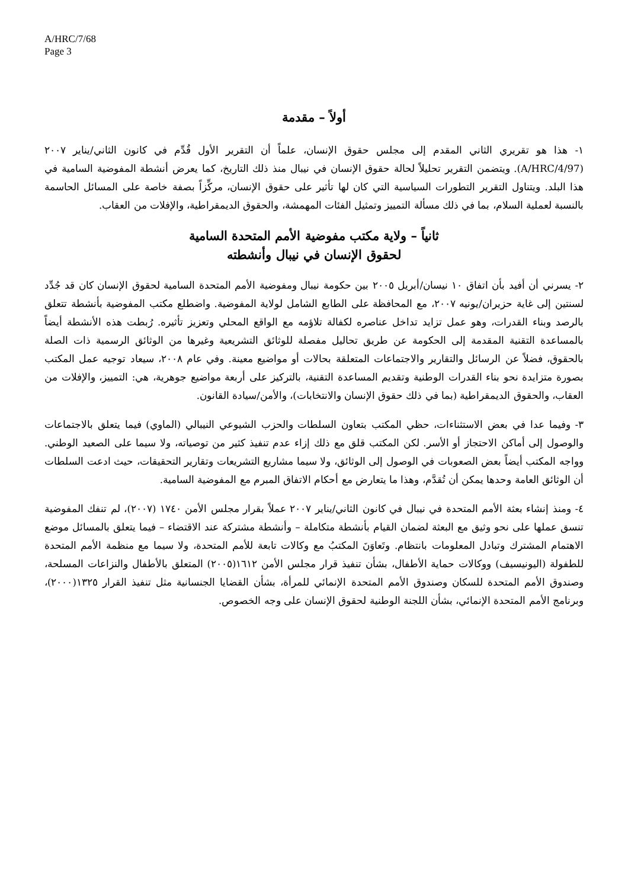A/HRC/7/68
Page 3
أولاً – مقدمة
١- هذا هو تقريري الثاني المقدم إلى مجلس حقوق الإنسان، علماً أن التقرير الأول قُدِّم في كانون الثاني/يناير ٢٠٠٧ (A/HRC/4/97). ويتضمن التقرير تحليلاً لحالة حقوق الإنسان في نيبال منذ ذلك التاريخ، كما يعرض أنشطة المفوضية السامية في هذا البلد. ويتناول التقرير التطورات السياسية التي كان لها تأثير على حقوق الإنسان، مركِّزاً بصفة خاصة على المسائل الحاسمة بالنسبة لعملية السلام، بما في ذلك مسألة التمييز وتمثيل الفئات المهمشة، والحقوق الديمقراطية، والإفلات من العقاب.
ثانياً – ولاية مكتب مفوضية الأمم المتحدة السامية
لحقوق الإنسان في نيبال وأنشطته
٢- يسرني أن أفيد بأن اتفاق ١٠ نيسان/أبريل ٢٠٠٥ بين حكومة نيبال ومفوضية الأمم المتحدة السامية لحقوق الإنسان كان قد جُدِّد لسنتين إلى غاية حزيران/يونيه ٢٠٠٧، مع المحافظة على الطابع الشامل لولاية المفوضية. واضطلع مكتب المفوضية بأنشطة تتعلق بالرصد وبناء القدرات، وهو عمل تزايد تداخل عناصره لكفالة تلاؤمه مع الواقع المحلي وتعزيز تأثيره. رُبطت هذه الأنشطة أيضاً بالمساعدة التقنية المقدمة إلى الحكومة عن طريق تحاليل مفصلة للوثائق التشريعية وغيرها من الوثائق الرسمية ذات الصلة بالحقوق، فضلاً عن الرسائل والتقارير والاجتماعات المتعلقة بحالات أو مواضيع معينة. وفي عام ٢٠٠٨، سيعاد توجيه عمل المكتب بصورة متزايدة نحو بناء القدرات الوطنية وتقديم المساعدة التقنية، بالتركيز على أربعة مواضيع جوهرية، هي: التمييز، والإفلات من العقاب، والحقوق الديمقراطية (بما في ذلك حقوق الإنسان والانتخابات)، والأمن/سيادة القانون.
٣- وفيما عدا في بعض الاستثناءات، حظي المكتب بتعاون السلطات والحزب الشيوعي النيبالي (الماوي) فيما يتعلق بالاجتماعات والوصول إلى أماكن الاحتجاز أو الأسر. لكن المكتب قلق مع ذلك إزاء عدم تنفيذ كثير من توصياته، ولا سيما على الصعيد الوطني. وواجه المكتب أيضاً بعض الصعوبات في الوصول إلى الوثائق، ولا سيما مشاريع التشريعات وتقارير التحقيقات، حيث ادعت السلطات أن الوثائق العامة وحدها يمكن أن تُقدَّم، وهذا ما يتعارض مع أحكام الاتفاق المبرم مع المفوضية السامية.
٤- ومنذ إنشاء بعثة الأمم المتحدة في نيبال في كانون الثاني/يناير ٢٠٠٧ عملاً بقرار مجلس الأمن ١٧٤٠ (٢٠٠٧)، لم تنفك المفوضية تنسق عملها على نحو وثيق مع البعثة لضمان القيام بأنشطة متكاملة – وأنشطة مشتركة عند الاقتضاء – فيما يتعلق بالمسائل موضع الاهتمام المشترك وتبادل المعلومات بانتظام. وتَعاوَنَ المكتبُ مع وكالات تابعة للأمم المتحدة، ولا سيما مع منظمة الأمم المتحدة للطفولة (اليونيسيف) ووكالات حماية الأطفال، بشأن تنفيذ قرار مجلس الأمن ١٦١٢(٢٠٠٥) المتعلق بالأطفال والنزاعات المسلحة، وصندوق الأمم المتحدة للسكان وصندوق الأمم المتحدة الإنمائي للمرأة، بشأن القضايا الجنسانية مثل تنفيذ القرار ١٣٢٥(٢٠٠٠)، وبرنامج الأمم المتحدة الإنمائي، بشأن اللجنة الوطنية لحقوق الإنسان على وجه الخصوص.